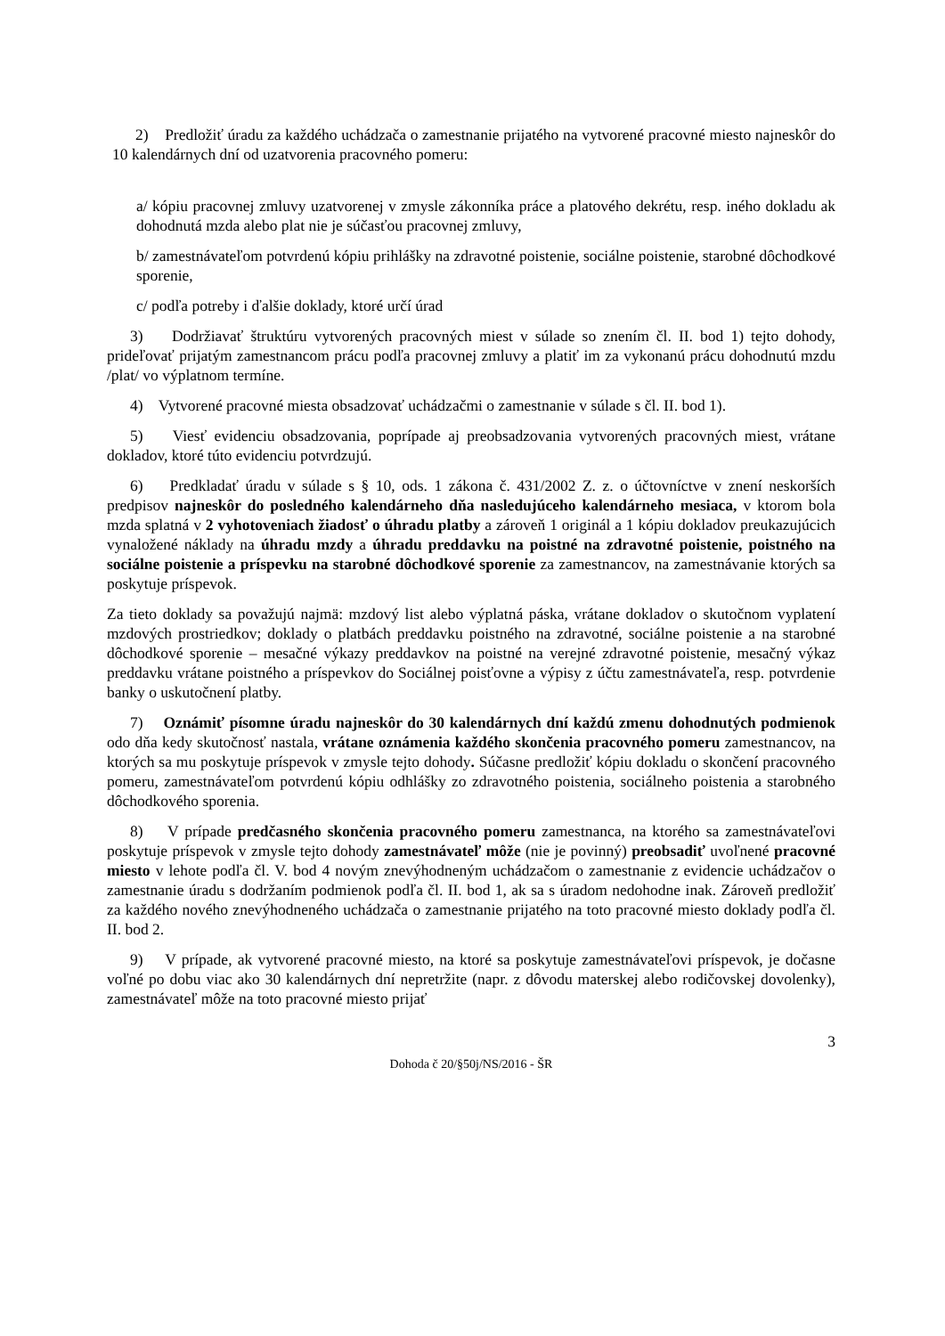2) Predložiť úradu za každého uchádzača o zamestnanie prijatého na vytvorené pracovné miesto najneskôr do 10 kalendárnych dní od uzatvorenia pracovného pomeru:
a/ kópiu pracovnej zmluvy uzatvorenej v zmysle zákonníka práce a platového dekrétu, resp. iného dokladu ak dohodnutá mzda alebo plat nie je súčasťou pracovnej zmluvy,
b/ zamestnávateľom potvrdenú kópiu prihlášky na zdravotné poistenie, sociálne poistenie, starobné dôchodkové sporenie,
c/ podľa potreby i ďalšie doklady, ktoré určí úrad
3) Dodržiavať štruktúru vytvorených pracovných miest v súlade so znením čl. II. bod 1) tejto dohody, prideľovať prijatým zamestnancom prácu podľa pracovnej zmluvy a platiť im za vykonanú prácu dohodnutú mzdu /plat/ vo výplatnom termíne.
4) Vytvorené pracovné miesta obsadzovať uchádzačmi o zamestnanie v súlade s čl. II. bod 1).
5) Viesť evidenciu obsadzovania, poprípade aj preobsadzovania vytvorených pracovných miest, vrátane dokladov, ktoré túto evidenciu potvrdzujú.
6) Predkladať úradu v súlade s § 10, ods. 1 zákona č. 431/2002 Z. z. o účtovníctve v znení neskorších predpisov najneskôr do posledného kalendárneho dňa nasledujúceho kalendárneho mesiaca, v ktorom bola mzda splatná v 2 vyhotoveniach žiadosť o úhradu platby a zároveň 1 originál a 1 kópiu dokladov preukazujúcich vynaložené náklady na úhradu mzdy a úhradu preddavku na poistné na zdravotné poistenie, poistného na sociálne poistenie a príspevku na starobné dôchodkové sporenie za zamestnancov, na zamestnávanie ktorých sa poskytuje príspevok.
Za tieto doklady sa považujú najmä: mzdový list alebo výplatná páska, vrátane dokladov o skutočnom vyplatení mzdových prostriedkov; doklady o platbách preddavku poistného na zdravotné, sociálne poistenie a na starobné dôchodkové sporenie – mesačné výkazy preddavkov na poistné na verejné zdravotné poistenie, mesačný výkaz preddavku vrátane poistného a príspevkov do Sociálnej poisťovne a výpisy z účtu zamestnávateľa, resp. potvrdenie banky o uskutočnení platby.
7) Oznámiť písomne úradu najneskôr do 30 kalendárnych dní každú zmenu dohodnutých podmienok odo dňa kedy skutočnosť nastala, vrátane oznámenia každého skončenia pracovného pomeru zamestnancov, na ktorých sa mu poskytuje príspevok v zmysle tejto dohody. Súčasne predložiť kópiu dokladu o skončení pracovného pomeru, zamestnávateľom potvrdenú kópiu odhlášky zo zdravotného poistenia, sociálneho poistenia a starobného dôchodkového sporenia.
8) V prípade predčasného skončenia pracovného pomeru zamestnanca, na ktorého sa zamestnávateľovi poskytuje príspevok v zmysle tejto dohody zamestnávateľ môže (nie je povinný) preobsadiť uvoľnené pracovné miesto v lehote podľa čl. V. bod 4 novým znevýhodneným uchádzačom o zamestnanie z evidencie uchádzačov o zamestnanie úradu s dodržaním podmienok podľa čl. II. bod 1, ak sa s úradom nedohodne inak. Zároveň predložiť za každého nového znevýhodneného uchádzača o zamestnanie prijatého na toto pracovné miesto doklady podľa čl. II. bod 2.
9) V prípade, ak vytvorené pracovné miesto, na ktoré sa poskytuje zamestnávateľovi príspevok, je dočasne voľné po dobu viac ako 30 kalendárnych dní nepretržite (napr. z dôvodu materskej alebo rodičovskej dovolenky), zamestnávateľ môže na toto pracovné miesto prijať
3
Dohoda č 20/§50j/NS/2016 - ŠR